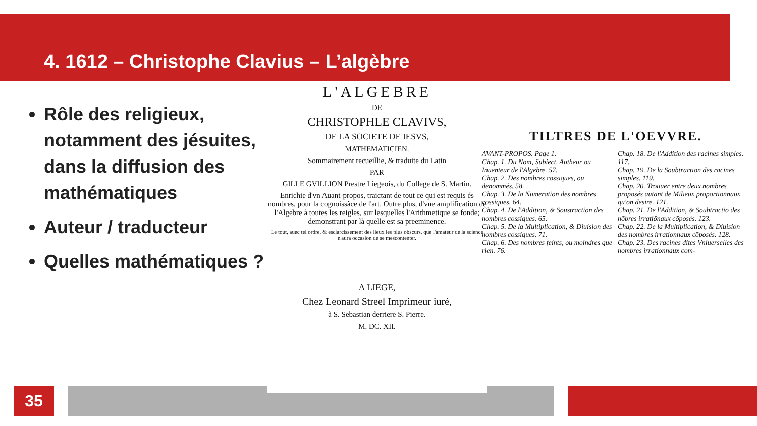4. 1612 – Christophe Clavius – L’algèbre
Rôle des religieux, notamment des jésuites, dans la diffusion des mathématiques
Auteur / traducteur
Quelles mathématiques ?
L'ALGEBRE
DE
CHRISTOPHLE CLAVIVS,
DE LA SOCIETE DE IESVS,
MATHEMATICIEN.
Sommairement recueillie, & traduite du Latin
PAR
GILLE GVILLION Prestre Liegeois, du College de S. Martin.
Enrichie d'vn Auant-propos, traictant de tout ce qui est requis és nombres, pour la cognoissãce de l'art. Outre plus, d'vne amplification de l'Algebre à toutes les reigles, sur lesquelles l'Arithmetique se fonde; demonstrant par là quelle est sa preeminence.
Le tout, auec tel ordre, & esclarcissement des lieux les plus obscurs, que l'amateur de la science n'aura occasion de se mescontenter.
A LIEGE,
Chez Leonard Streel Imprimeur iuré,
à S. Sebastian derriere S. Pierre.
M. DC. XII.
TILTRES DE L'OEVVRE.
AVANT-PROPOS. Page 1.
Chap. 1. Du Nom, Subiect, Autheur ou Inuenteur de l'Algebre. 57.
Chap. 2. Des nombres cossiques, ou denommés. 58.
Chap. 3. De la Numeration des nombres cossiques. 64.
Chap. 4. De l'Addition, & Soustraction des nombres cossiques. 65.
Chap. 5. De la Multiplication, & Diuision des nombres cossiques. 71.
Chap. 6. Des nombres feints, ou moindres que rien. 76.
Chap. 18. De l'Addition des racines simples. 117.
Chap. 19. De la Soubtraction des racines simples. 119.
Chap. 20. Trouuer entre deux nombres proposés autant de Milieux proportionnaux qu'on desire. 121.
Chap. 21. De l'Addition, & Soubtractiō des nōbres irratiōnaux cōposés. 123.
Chap. 22. De la Multiplication, & Diuision des nombres irrationnaux cōposés. 128.
Chap. 23. Des racines dites Vniuerselles des nombres irrationnaux com-
35